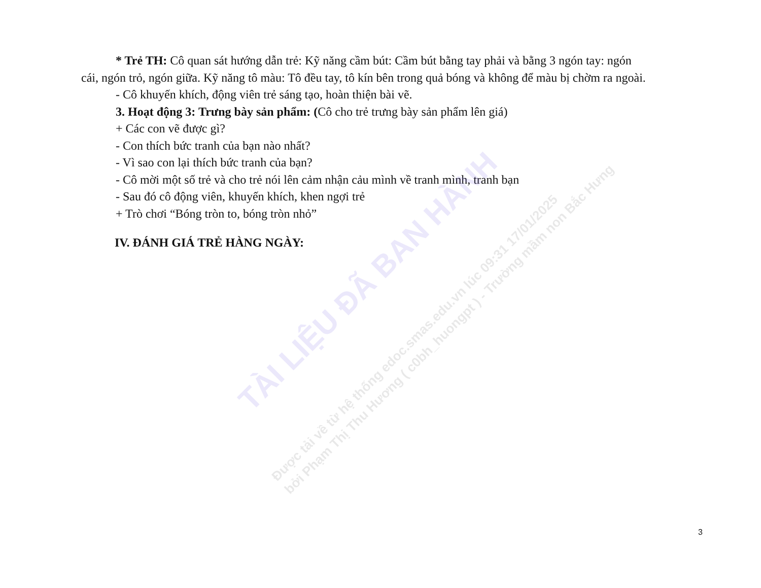* Trẻ TH: Cô quan sát hướng dẫn trẻ: Kỹ năng cầm bút: Cầm bút bằng tay phải và bằng 3 ngón tay: ngón
cái, ngón trỏ, ngón giữa. Kỹ năng tô màu: Tô đều tay, tô kín bên trong quả bóng và không để màu bị chờm ra ngoài.
- Cô khuyến khích, động viên trẻ sáng tạo, hoàn thiện bài vẽ.
3. Hoạt động 3: Trưng bày sản phẩm: (Cô cho trẻ trưng bày sản phẩm lên giá)
+ Các con vẽ được gì?
- Con thích bức tranh của bạn nào nhất?
- Vì sao con lại thích bức tranh của bạn?
- Cô mời một số trẻ và cho trẻ nói lên cảm nhận cảu mình về tranh mình, tranh bạn
- Sau đó cô động viên, khuyến khích, khen ngợi trẻ
+ Trò chơi “Bóng tròn to, bóng tròn nhỏ”
IV. ĐÁNH GIÁ TRẺ HÀNG NGÀY:
TÀI LIỆU ĐÃ BAN HÀNH
Được tải về từ hệ thống edoc.smas.edu.vn lúc 09:31 17/01/2025
bởi Phạm Thị Thu Hương ( c0bh_huongpt ) - Trường mầm non Bắc Hưng
3